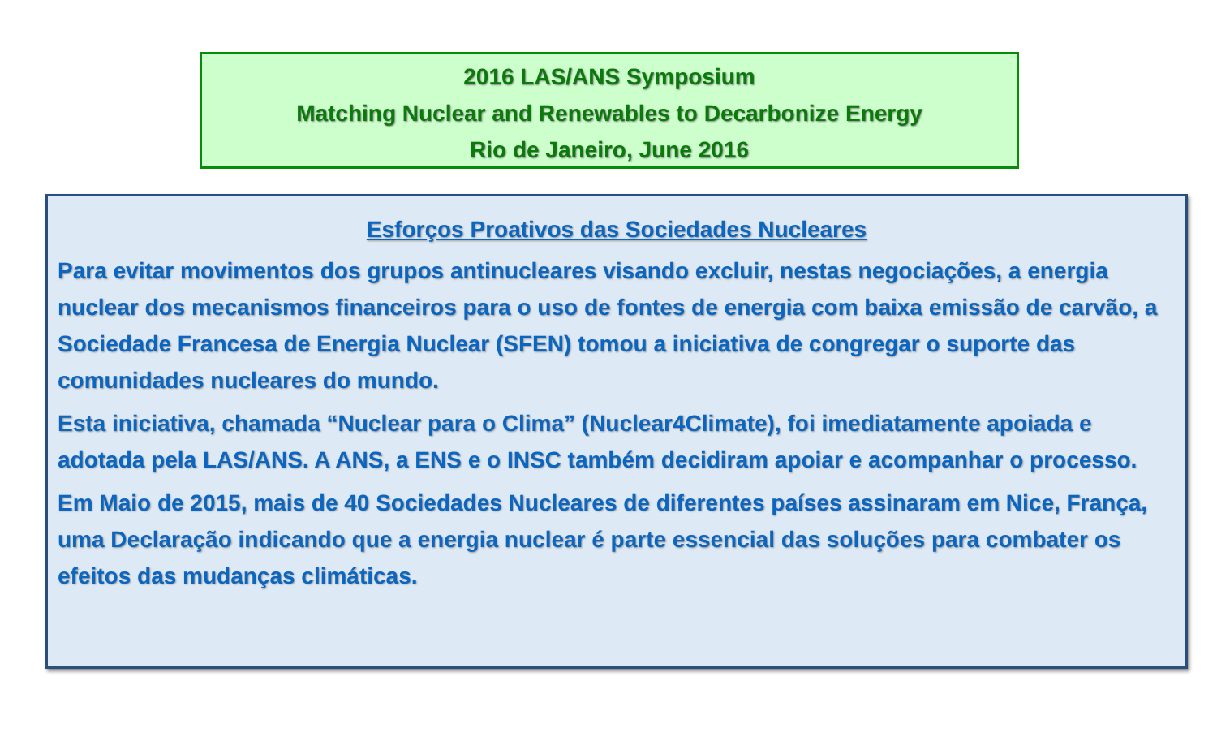2016 LAS/ANS Symposium
Matching Nuclear and Renewables to Decarbonize Energy
Rio de Janeiro, June 2016
Esforços Proativos das Sociedades Nucleares
Para evitar movimentos dos grupos antinucleares visando excluir, nestas negociações, a energia nuclear dos mecanismos financeiros para o uso de fontes de energia com baixa emissão de carvão, a Sociedade Francesa de Energia Nuclear (SFEN) tomou a iniciativa de congregar o suporte das comunidades nucleares do mundo.
Esta iniciativa, chamada “Nuclear para o Clima” (Nuclear4Climate), foi imediatamente apoiada e adotada pela LAS/ANS. A ANS, a ENS e o INSC também decidiram apoiar e acompanhar o processo.
Em Maio de 2015, mais de 40 Sociedades Nucleares de diferentes países assinaram em Nice, França, uma Declaração indicando que a energia nuclear é parte essencial das soluções para combater os efeitos das mudanças climáticas.